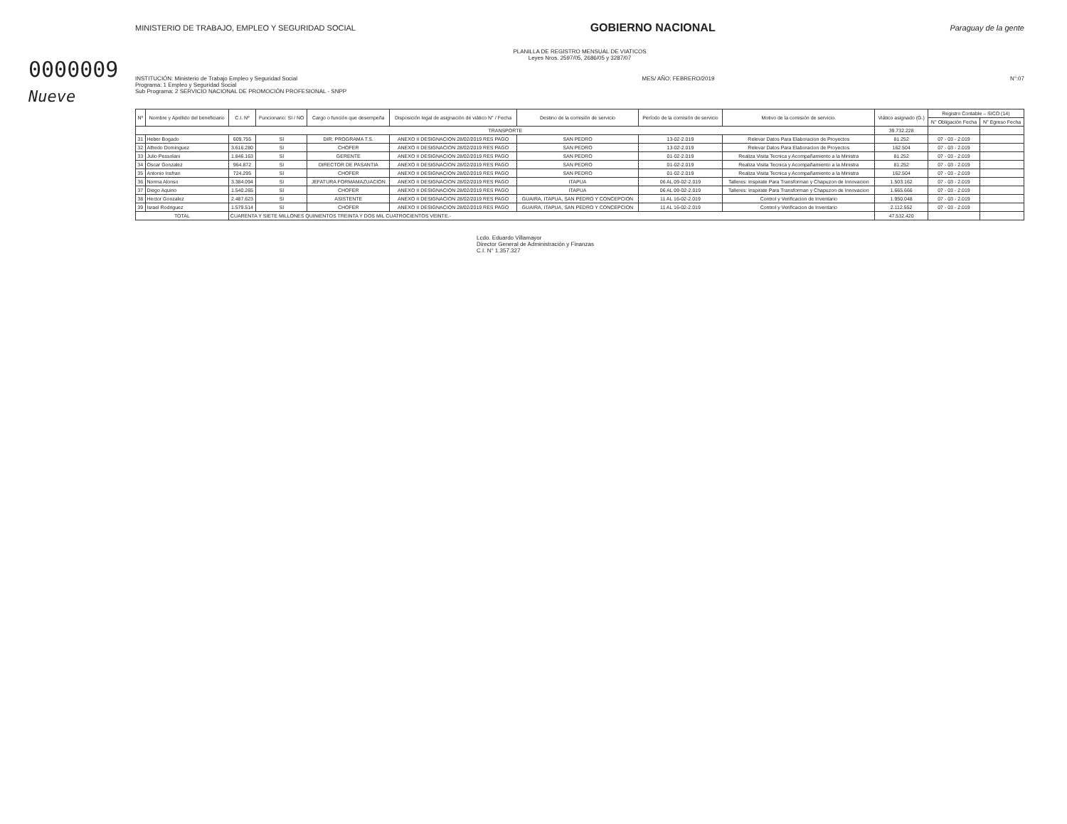0000009
Nueve
MINISTERIO DE TRABAJO, EMPLEO Y SEGURIDAD SOCIAL
GOBIERNO NACIONAL
Paraguay de la gente
PLANILLA DE REGISTRO MENSUAL DE VIATICOS
Leyes Nros. 2597/05, 2686/05 y 3287/07
INSTITUCIÓN: Ministerio de Trabajo Empleo y Seguridad Social
Programa: 1 Empleo y Seguridad Social
Sub Programa: 2 SERVICIO NACIONAL DE PROMOCIÓN PROFESIONAL - SNPP
MES/ AÑO: FEBRERO/2019 N°:07
| Nº | Nombre y Apellido del beneficiario | C.I. Nº | Funcionario: SI / NO | Cargo o función que desempeña | Disposición legal de asignación de viático N° / Fecha | Destino de la comisión de servicio | Período de la comisión de servicio | Motivo de la comisión de servicio. | Viático asignado (G.) | Registro Contable – SICO (14) | |
| --- | --- | --- | --- | --- | --- | --- | --- | --- | --- | --- | --- |
| | | | | | | | | | | N° Obligación Fecha | N° Egreso Fecha |
| TRANSPORTE | | | | | | | | | 39.732.228 | | |
| 31 | Heber Bogado | 609.755 | SI | DIR. PROGRAMA T.S. | ANEXO II DESIGNACION 28/02/2019 RES PAGO | SAN PEDRO | 13-02-2.019 | Relevar Datos Para Elaboracion de Proyectos | 81.252 | 07 - 03 - 2.019 | |
| 32 | Alfredo Dominguez | 3.616.280 | SI | CHOFER | ANEXO II DESIGNACION 28/02/2019 RES PAGO | SAN PEDRO | 13-02-2.019 | Relevar Datos Para Elaboracion de Proyectos | 162.504 | 07 - 03 - 2.019 | |
| 33 | Julio Pessolani | 1.846.163 | SI | GERENTE | ANEXO II DESIGNACION 28/02/2019 RES PAGO | SAN PEDRO | 01-02-2.019 | Realiza Visita Tecnica y Acompañamiento a la Ministra | 81.252 | 07 - 03 - 2.019 | |
| 34 | Oscar Gonzalez | 964.872 | SI | DIRECTOR DE PASANTIA | ANEXO II DESIGNACION 28/02/2019 RES PAGO | SAN PEDRO | 01-02-2.019 | Realiza Visita Tecnica y Acompañamiento a la Ministra | 81.252 | 07 - 03 - 2.019 | |
| 35 | Antonio Insfran | 724.295 | SI | CHOFER | ANEXO II DESIGNACION 28/02/2019 RES PAGO | SAN PEDRO | 01-02-2.019 | Realiza Visita Tecnica y Acompañamiento a la Ministra | 162.504 | 07 - 03 - 2.019 | |
| 36 | Norma Alonso | 3.384.094 | SI | JEFATURA FORMAMAZUACION | ANEXO II DESIGNACION 28/02/2019 RES PAGO | ITAPUA | 06 AL 09-02-2.019 | Talleres: Inspirate Para Transforman y Chapuzon de Innovacion | 1.503.162 | 07 - 03 - 2.019 | |
| 37 | Diego Aquino | 1.540.265 | SI | CHOFER | ANEXO II DESIGNACION 28/02/2019 RES PAGO | ITAPUA | 06 AL 09-02-2.019 | Talleres: Inspirate Para Transforman y Chapuzon de Innovacion | 1.665.666 | 07 - 03 - 2.019 | |
| 38 | Hector Gonzalez | 2.487.623 | SI | ASISTENTE | ANEXO II DESIGNACION 28/02/2019 RES PAGO | GUAIRA, ITAPUA, SAN PEDRO Y CONCEPCION | 11 AL 16-02-2.019 | Control y Verificacion de Inventario | 1.950.048 | 07 - 03 - 2.019 | |
| 39 | Israel Rodriguez | 1.579.514 | SI | CHOFER | ANEXO II DESIGNACION 28/02/2019 RES PAGO | GUAIRA, ITAPUA, SAN PEDRO Y CONCEPCION | 11 AL 16-02-2.019 | Control y Verificacion de Inventario | 2.112.552 | 07 - 03 - 2.019 | |
| TOTAL | | CUARENTA Y SIETE MILLONES QUINIENTOS TREINTA Y DOS MIL CUATROCIENTOS VEINTE.- | | | | | | | 47.532.420 | | |
Lcdo. Eduardo Villamayor
Director General de Administración y Finanzas
C.I. N° 1.357.327